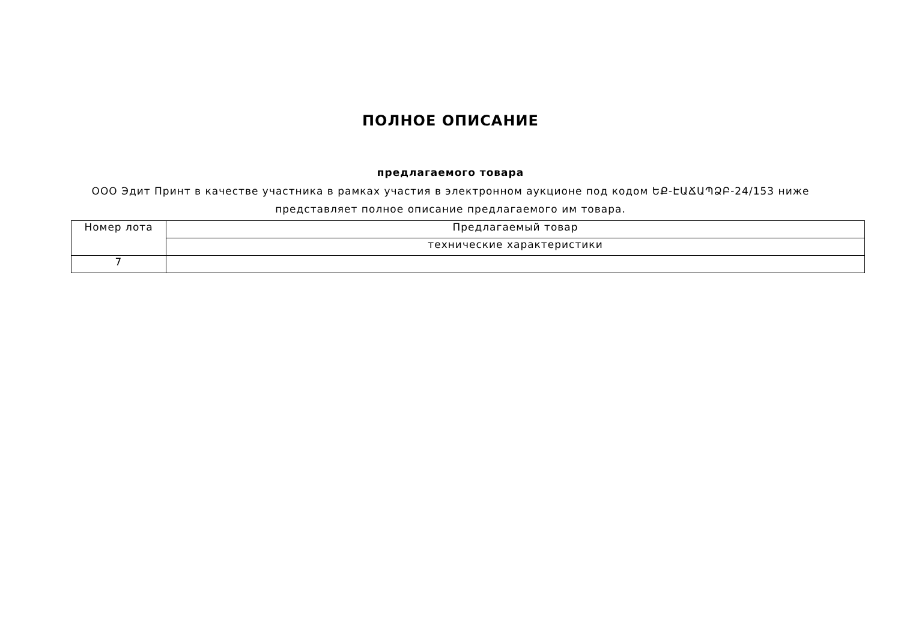ПОЛНОЕ ОПИСАНИЕ
предлагаемого товара
ООО Эдит Принт в качестве участника в рамках участия в электронном аукционе под кодом ԵՔ-ԷԱՃԱՊՁԲ-24/153 ниже представляет полное описание предлагаемого им товара.
| Номер лота | Предлагаемый товар |
| | технические характеристики |
| 7 | |